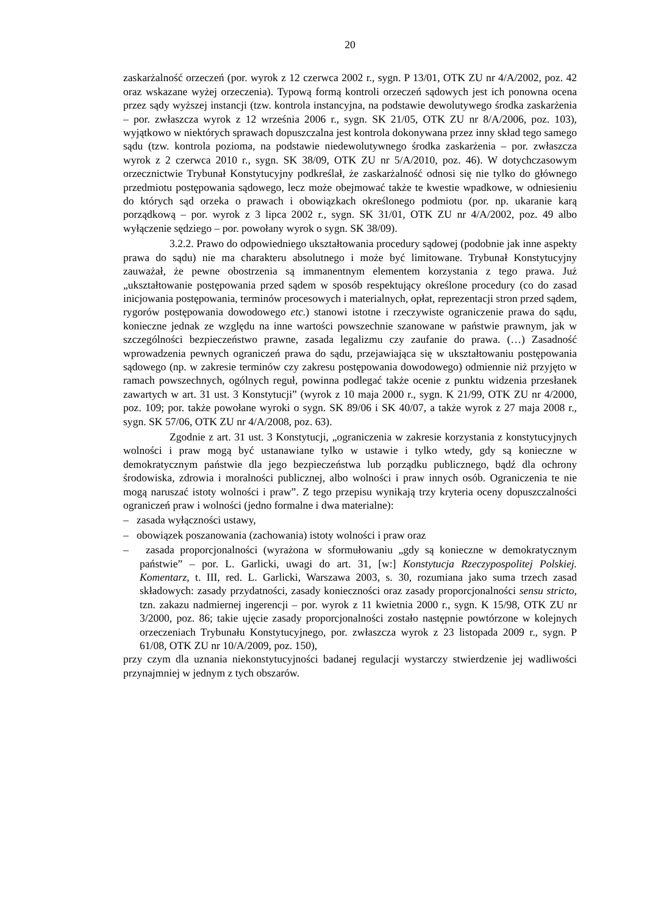20
zaskarżalność orzeczeń (por. wyrok z 12 czerwca 2002 r., sygn. P 13/01, OTK ZU nr 4/A/2002, poz. 42 oraz wskazane wyżej orzeczenia). Typową formą kontroli orzeczeń sądowych jest ich ponowna ocena przez sądy wyższej instancji (tzw. kontrola instancyjna, na podstawie dewolutywego środka zaskarżenia – por. zwłaszcza wyrok z 12 września 2006 r., sygn. SK 21/05, OTK ZU nr 8/A/2006, poz. 103), wyjątkowo w niektórych sprawach dopuszczalna jest kontrola dokonywana przez inny skład tego samego sądu (tzw. kontrola pozioma, na podstawie niedewolutywnego środka zaskarżenia – por. zwłaszcza wyrok z 2 czerwca 2010 r., sygn. SK 38/09, OTK ZU nr 5/A/2010, poz. 46). W dotychczasowym orzecznictwie Trybunał Konstytucyjny podkreślał, że zaskarżalność odnosi się nie tylko do głównego przedmiotu postępowania sądowego, lecz może obejmować także te kwestie wpadkowe, w odniesieniu do których sąd orzeka o prawach i obowiązkach określonego podmiotu (por. np. ukaranie karą porządkową – por. wyrok z 3 lipca 2002 r., sygn. SK 31/01, OTK ZU nr 4/A/2002, poz. 49 albo wyłączenie sędziego – por. powołany wyrok o sygn. SK 38/09).
3.2.2. Prawo do odpowiedniego ukształtowania procedury sądowej (podobnie jak inne aspekty prawa do sądu) nie ma charakteru absolutnego i może być limitowane. Trybunał Konstytucyjny zauważał, że pewne obostrzenia są immanentnym elementem korzystania z tego prawa. Już „ukształtowanie postępowania przed sądem w sposób respektujący określone procedury (co do zasad inicjowania postępowania, terminów procesowych i materialnych, opłat, reprezentacji stron przed sądem, rygorów postępowania dowodowego etc.) stanowi istotne i rzeczywiste ograniczenie prawa do sądu, konieczne jednak ze względu na inne wartości powszechnie szanowane w państwie prawnym, jak w szczególności bezpieczeństwo prawne, zasada legalizmu czy zaufanie do prawa. (…) Zasadność wprowadzenia pewnych ograniczeń prawa do sądu, przejawiająca się w ukształtowaniu postępowania sądowego (np. w zakresie terminów czy zakresu postępowania dowodowego) odmiennie niż przyjęto w ramach powszechnych, ogólnych reguł, powinna podlegać także ocenie z punktu widzenia przesłanek zawartych w art. 31 ust. 3 Konstytucji” (wyrok z 10 maja 2000 r., sygn. K 21/99, OTK ZU nr 4/2000, poz. 109; por. także powołane wyroki o sygn. SK 89/06 i SK 40/07, a także wyrok z 27 maja 2008 r., sygn. SK 57/06, OTK ZU nr 4/A/2008, poz. 63).
Zgodnie z art. 31 ust. 3 Konstytucji, „ograniczenia w zakresie korzystania z konstytucyjnych wolności i praw mogą być ustanawiane tylko w ustawie i tylko wtedy, gdy są konieczne w demokratycznym państwie dla jego bezpieczeństwa lub porządku publicznego, bądź dla ochrony środowiska, zdrowia i moralności publicznej, albo wolności i praw innych osób. Ograniczenia te nie mogą naruszać istoty wolności i praw”. Z tego przepisu wynikają trzy kryteria oceny dopuszczalności ograniczeń praw i wolności (jedno formalne i dwa materialne):
– zasada wyłączności ustawy,
– obowiązek poszanowania (zachowania) istoty wolności i praw oraz
– zasada proporcjonalności (wyrażona w sformułowaniu „gdy są konieczne w demokratycznym państwie” – por. L. Garlicki, uwagi do art. 31, [w:] Konstytucja Rzeczypospolitej Polskiej. Komentarz, t. III, red. L. Garlicki, Warszawa 2003, s. 30, rozumiana jako suma trzech zasad składowych: zasady przydatności, zasady konieczności oraz zasady proporcjonalności sensu stricto, tzn. zakazu nadmiernej ingerencji – por. wyrok z 11 kwietnia 2000 r., sygn. K 15/98, OTK ZU nr 3/2000, poz. 86; takie ujęcie zasady proporcjonalności zostało następnie powtórzone w kolejnych orzeczeniach Trybunału Konstytucyjnego, por. zwłaszcza wyrok z 23 listopada 2009 r., sygn. P 61/08, OTK ZU nr 10/A/2009, poz. 150),
przy czym dla uznania niekonstytucyjności badanej regulacji wystarczy stwierdzenie jej wadliwości przynajmniej w jednym z tych obszarów.